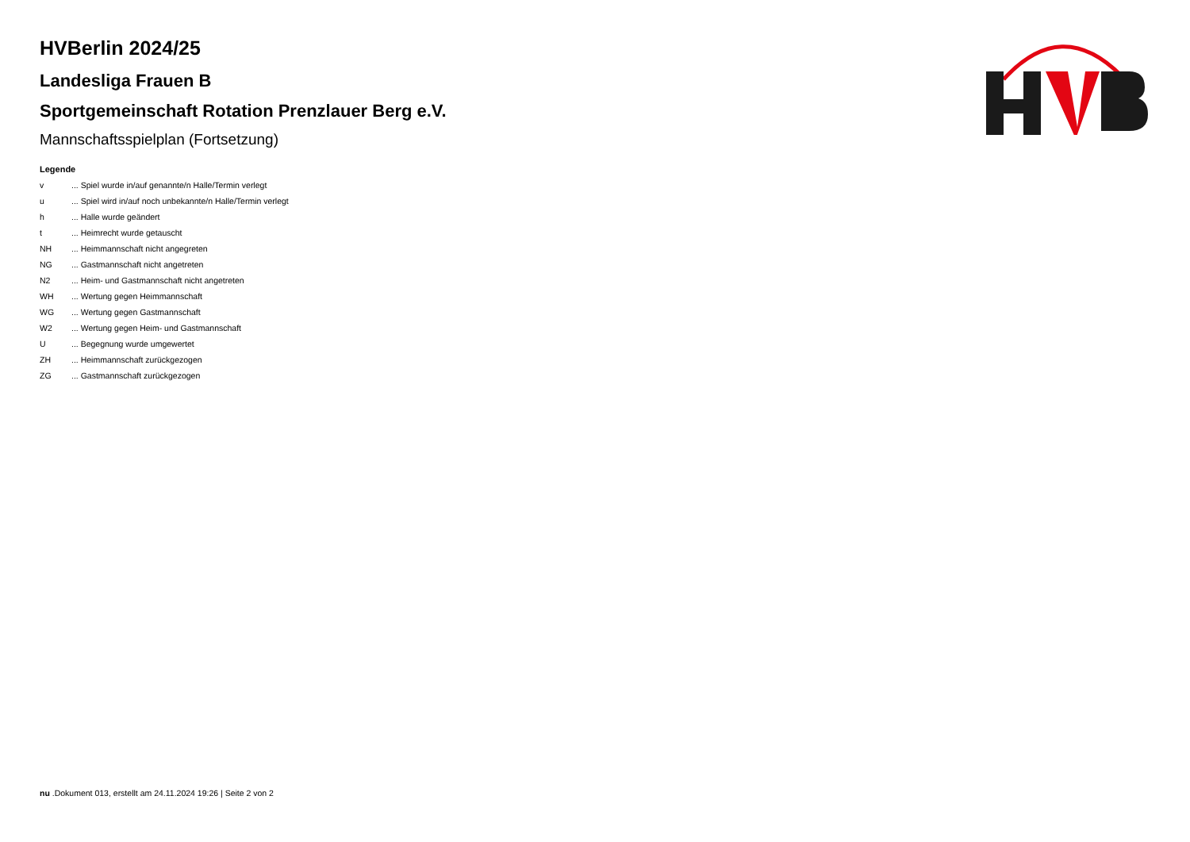HVBerlin 2024/25
Landesliga Frauen B
Sportgemeinschaft Rotation Prenzlauer Berg e.V.
Mannschaftsspielplan (Fortsetzung)
Legende
| v | ... Spiel wurde in/auf genannte/n Halle/Termin verlegt |
| u | ... Spiel wird in/auf noch unbekannte/n Halle/Termin verlegt |
| h | ... Halle wurde geändert |
| t | ... Heimrecht wurde getauscht |
| NH | ... Heimmannschaft nicht angegreten |
| NG | ... Gastmannschaft nicht angetreten |
| N2 | ... Heim- und Gastmannschaft nicht angetreten |
| WH | ... Wertung gegen Heimmannschaft |
| WG | ... Wertung gegen Gastmannschaft |
| W2 | ... Wertung gegen Heim- und Gastmannschaft |
| U | ... Begegnung wurde umgewertet |
| ZH | ... Heimmannschaft zurückgezogen |
| ZG | ... Gastmannschaft zurückgezogen |
nu .Dokument 013, erstellt am 24.11.2024 19:26 | Seite 2 von 2